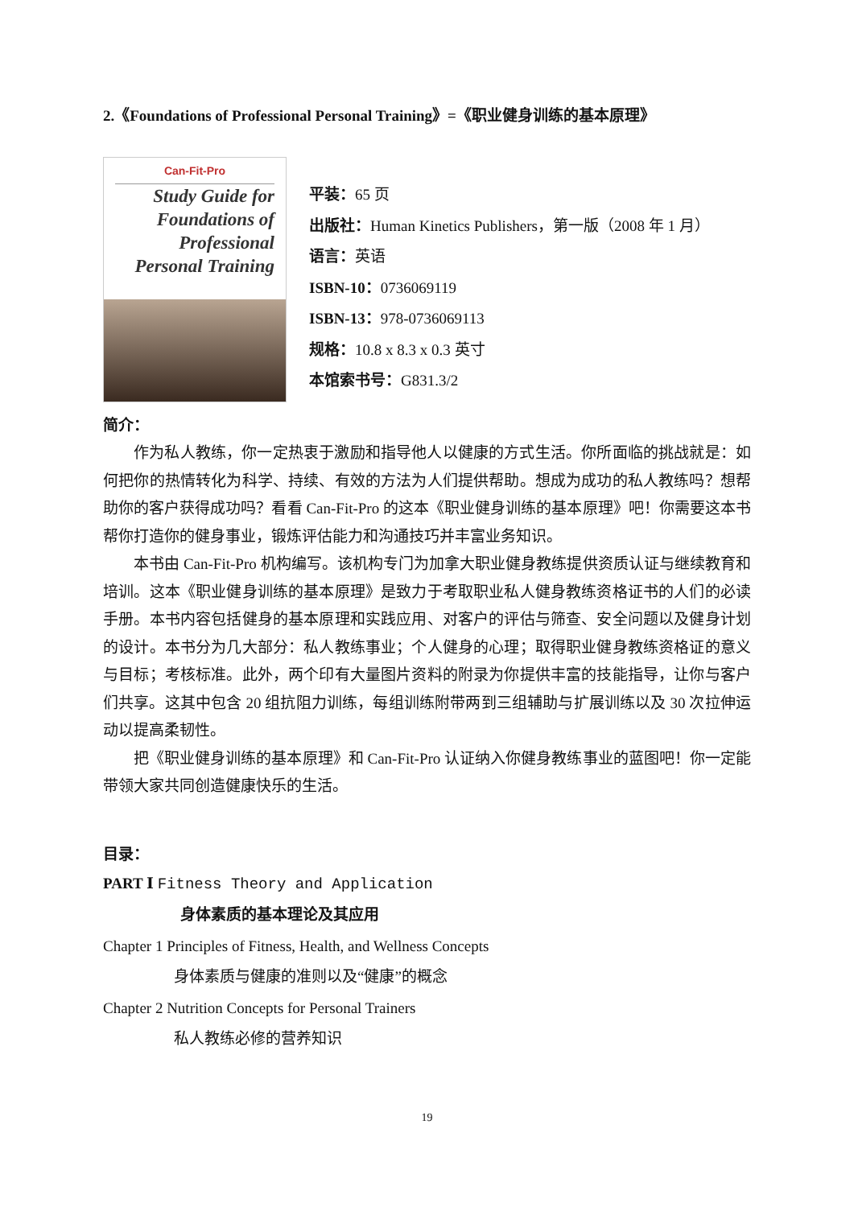2.《Foundations of Professional Personal Training》=《职业健身训练的基本原理》
Can-Fit-Pro
Study Guide for Foundations of Professional Personal Training
平装：65 页
出版社：Human Kinetics Publishers，第一版（2008 年 1 月）
语言：英语
ISBN-10：0736069119
ISBN-13：978-0736069113
规格：10.8 x 8.3 x 0.3 英寸
本馆索书号：G831.3/2
简介：
作为私人教练，你一定热衷于激励和指导他人以健康的方式生活。你所面临的挑战就是：如何把你的热情转化为科学、持续、有效的方法为人们提供帮助。想成为成功的私人教练吗？想帮助你的客户获得成功吗？看看 Can-Fit-Pro 的这本《职业健身训练的基本原理》吧！你需要这本书帮你打造你的健身事业，锻炼评估能力和沟通技巧并丰富业务知识。
本书由 Can-Fit-Pro 机构编写。该机构专门为加拿大职业健身教练提供资质认证与继续教育和培训。这本《职业健身训练的基本原理》是致力于考取职业私人健身教练资格证书的人们的必读手册。本书内容包括健身的基本原理和实践应用、对客户的评估与筛查、安全问题以及健身计划的设计。本书分为几大部分：私人教练事业；个人健身的心理；取得职业健身教练资格证的意义与目标；考核标准。此外，两个印有大量图片资料的附录为你提供丰富的技能指导，让你与客户们共享。这其中包含 20 组抗阻力训练，每组训练附带两到三组辅助与扩展训练以及 30 次拉伸运动以提高柔韧性。
把《职业健身训练的基本原理》和 Can-Fit-Pro 认证纳入你健身教练事业的蓝图吧！你一定能带领大家共同创造健康快乐的生活。
目录：
PART Ⅰ Fitness Theory and Application
身体素质的基本理论及其应用
Chapter 1 Principles of Fitness, Health, and Wellness Concepts
身体素质与健康的准则以及“健康”的概念
Chapter 2 Nutrition Concepts for Personal Trainers
私人教练必修的营养知识
19